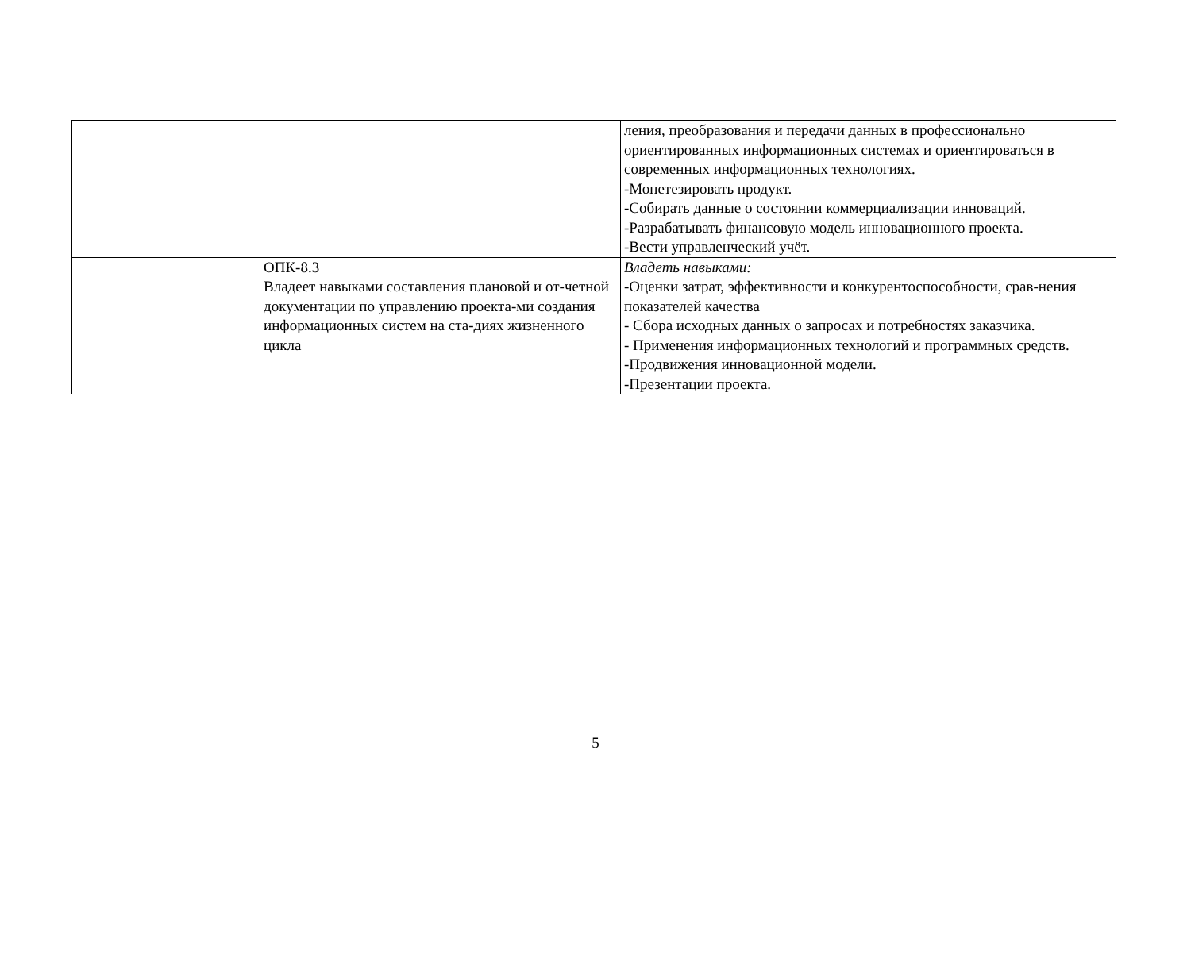| | | ления, преобразования и передачи данных в профессионально ориентированных информационных системах и ориентироваться в современных информационных технологиях. -Монетезировать продукт. -Собирать данные о состоянии коммерциализации инноваций. -Разрабатывать финансовую модель инновационного проекта. -Вести управленческий учёт. |
| | ОПК-8.3 Владеет навыками составления плановой и от-четной документации по управлению проекта-ми создания информационных систем на ста-диях жизненного цикла | Владеть навыками: -Оценки затрат, эффективности и конкурентоспособности, срав-нения показателей качества - Сбора исходных данных о запросах и потребностях заказчика. - Применения информационных технологий и программных средств. -Продвижения инновационной модели. -Презентации проекта. |
5